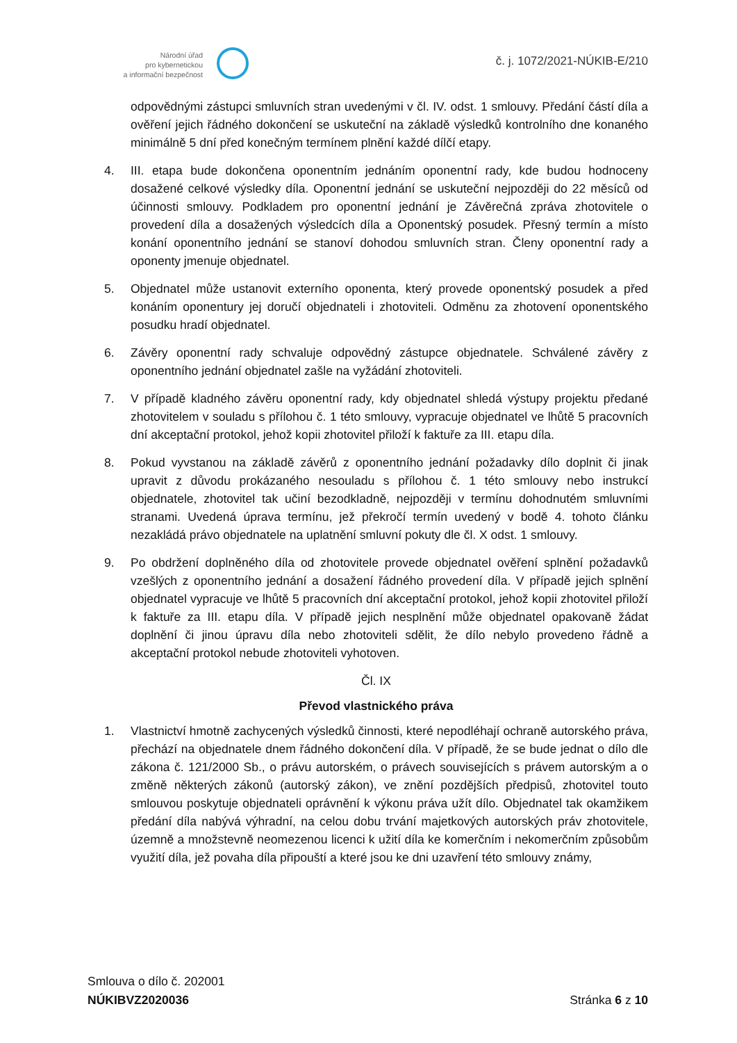Národní úřad
pro kybernetickou
a informační bezpečnost
č. j. 1072/2021-NÚKIB-E/210
odpovědnými zástupci smluvních stran uvedenými v čl. IV. odst. 1 smlouvy. Předání částí díla a ověření jejich řádného dokončení se uskuteční na základě výsledků kontrolního dne konaného minimálně 5 dní před konečným termínem plnění každé dílčí etapy.
4. III. etapa bude dokončena oponentním jednáním oponentní rady, kde budou hodnoceny dosažené celkové výsledky díla. Oponentní jednání se uskuteční nejpozději do 22 měsíců od účinnosti smlouvy. Podkladem pro oponentní jednání je Závěrečná zpráva zhotovitele o provedení díla a dosažených výsledcích díla a Oponentský posudek. Přesný termín a místo konání oponentního jednání se stanoví dohodou smluvních stran. Členy oponentní rady a oponenty jmenuje objednatel.
5. Objednatel může ustanovit externího oponenta, který provede oponentský posudek a před konáním oponentury jej doručí objednateli i zhotoviteli. Odměnu za zhotovení oponentského posudku hradí objednatel.
6. Závěry oponentní rady schvaluje odpovědný zástupce objednatele. Schválené závěry z oponentního jednání objednatel zašle na vyžádání zhotoviteli.
7. V případě kladného závěru oponentní rady, kdy objednatel shledá výstupy projektu předané zhotovitelem v souladu s přílohou č. 1 této smlouvy, vypracuje objednatel ve lhůtě 5 pracovních dní akceptační protokol, jehož kopii zhotovitel přiloží k faktuře za III. etapu díla.
8. Pokud vyvstanou na základě závěrů z oponentního jednání požadavky dílo doplnit či jinak upravit z důvodu prokázaného nesouladu s přílohou č. 1 této smlouvy nebo instrukcí objednatele, zhotovitel tak učiní bezodkladně, nejpozději v termínu dohodnutém smluvními stranami. Uvedená úprava termínu, jež překročí termín uvedený v bodě 4. tohoto článku nezakládá právo objednatele na uplatnění smluvní pokuty dle čl. X odst. 1 smlouvy.
9. Po obdržení doplněného díla od zhotovitele provede objednatel ověření splnění požadavků vzešlých z oponentního jednání a dosažení řádného provedení díla. V případě jejich splnění objednatel vypracuje ve lhůtě 5 pracovních dní akceptační protokol, jehož kopii zhotovitel přiloží k faktuře za III. etapu díla. V případě jejich nesplnění může objednatel opakovaně žádat doplnění či jinou úpravu díla nebo zhotoviteli sdělit, že dílo nebylo provedeno řádně a akceptační protokol nebude zhotoviteli vyhotoven.
Čl. IX
Převod vlastnického práva
1. Vlastnictví hmotně zachycených výsledků činnosti, které nepodléhají ochraně autorského práva, přechází na objednatele dnem řádného dokončení díla. V případě, že se bude jednat o dílo dle zákona č. 121/2000 Sb., o právu autorském, o právech souvisejících s právem autorským a o změně některých zákonů (autorský zákon), ve znění pozdějších předpisů, zhotovitel touto smlouvou poskytuje objednateli oprávnění k výkonu práva užít dílo. Objednatel tak okamžikem předání díla nabývá výhradní, na celou dobu trvání majetkových autorských práv zhotovitele, územně a množstevně neomezenou licenci k užití díla ke komerčním i nekomerčním způsobům využití díla, jež povaha díla připouští a které jsou ke dni uzavření této smlouvy známy,
Smlouva o dílo č. 202001
NÚKIBVZ2020036 Stránka 6 z 10